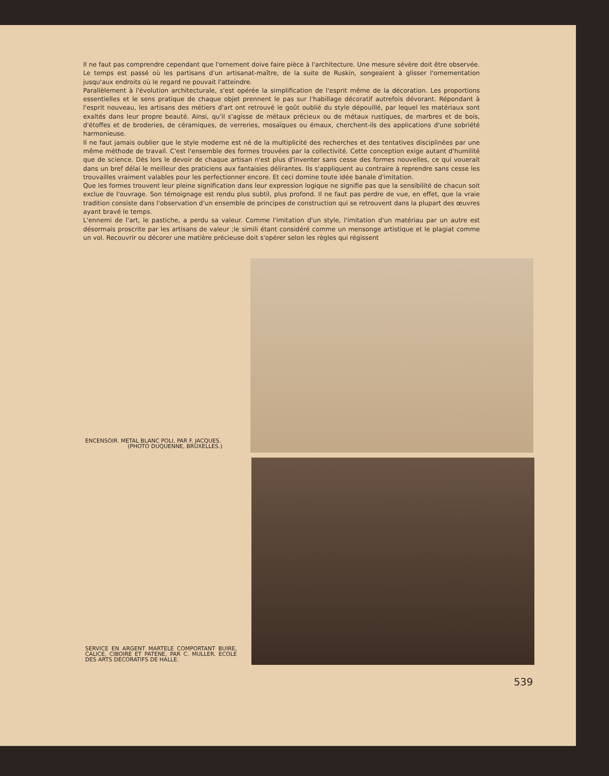Il ne faut pas comprendre cependant que l'ornement doive faire pièce à l'architecture. Une mesure sévère doit être observée. Le temps est passé où les partisans d'un artisanat-maître, de la suite de Ruskin, songeaient à glisser l'ornementation jusqu'aux endroits où le regard ne pouvait l'atteindre.
Parallèlement à l'évolution architecturale, s'est opérée la simplification de l'esprit même de la décoration. Les proportions essentielles et le sens pratique de chaque objet prennent le pas sur l'habillage décoratif autrefois dévorant. Répondant à l'esprit nouveau, les artisans des métiers d'art ont retrouvé le goût oublié du style dépouillé, par lequel les matériaux sont exaltés dans leur propre beauté. Ainsi, qu'il s'agisse de métaux précieux ou de métaux rustiques, de marbres et de bois, d'étoffes et de broderies, de céramiques, de verreries, mosaïques ou émaux, cherchent-ils des applications d'une sobriété harmonieuse.
Il ne faut jamais oublier que le style moderne est né de la multiplicité des recherches et des tentatives disciplinées par une même méthode de travail. C'est l'ensemble des formes trouvées par la collectivité. Cette conception exige autant d'humilité que de science. Dès lors le devoir de chaque artisan n'est plus d'inventer sans cesse des formes nouvelles, ce qui vouerait dans un bref délai le meilleur des praticiens aux fantaisies délirantes. Ils s'appliquent au contraire à reprendre sans cesse les trouvailles vraiment valables pour les perfectionner encore. Et ceci domine toute idée banale d'imitation.
Que les formes trouvent leur pleine signification dans leur expression logique ne signifie pas que la sensibilité de chacun soit exclue de l'ouvrage. Son témoignage est rendu plus subtil, plus profond. Il ne faut pas perdre de vue, en effet, que la vraie tradition consiste dans l'observation d'un ensemble de principes de construction qui se retrouvent dans la plupart des œuvres ayant bravé le temps.
L'ennemi de l'art, le pastiche, a perdu sa valeur. Comme l'imitation d'un style, l'imitation d'un matériau par un autre est désormais proscrite par les artisans de valeur ;le simili étant considéré comme un mensonge artistique et le plagiat comme un vol. Recouvrir ou décorer une matière précieuse doit s'opérer selon les règles qui régissent
ENCENSOIR. METAL BLANC POLI, PAR F. JACQUES.
(PHOTO DUQUENNE, BRUXELLES.)
SERVICE EN ARGENT MARTELE COMPORTANT BUIRE, CALICE, CIBOIRE ET PATENE, PAR C. MULLER. ECOLE DES ARTS DECORATIFS DE HALLE.
539